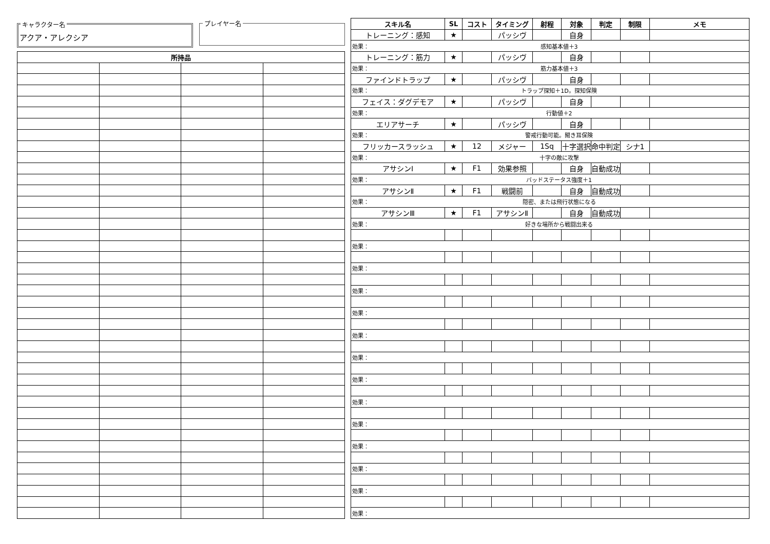キャラクター名
アクア・アレクシア
プレイヤー名
| 所持品 | | | |
| --- | --- | --- | --- |
| スキル名 | SL | コスト | タイミング | 射程 | 対象 | 判定 | 制限 | メモ |
| --- | --- | --- | --- | --- | --- | --- | --- | --- |
| トレーニング：感知 | ★ | | パッシヴ | | 自身 | | | |
| 効果： 感知基本値＋3 | | | | | | | | |
| トレーニング：筋力 | ★ | | パッシヴ | | 自身 | | | |
| 効果： 筋力基本値＋3 | | | | | | | | |
| ファインドトラップ | ★ | | パッシヴ | | 自身 | | | |
| 効果： トラップ探知＋1D。探知保険 | | | | | | | | |
| フェイス：ダグデモア | ★ | | パッシヴ | | 自身 | | | |
| 効果： 行動値＋2 | | | | | | | | |
| エリアサーチ | ★ | | パッシヴ | | 自身 | | | |
| 効果： 警戒行動可能。聞き耳保険 | | | | | | | | |
| フリッカースラッシュ | ★ | 12 | メジャー | 1Sq | 十字選択 | 命中判定 | シナ1 | |
| 効果： 十字の敵に攻撃 | | | | | | | | |
| アサシンⅠ | ★ | F1 | 効果参照 | | 自身 | 自動成功 | | |
| 効果： バッドステータス強度＋1 | | | | | | | | |
| アサシンⅡ | ★ | F1 | 戦闘前 | | 自身 | 自動成功 | | |
| 効果： 隠密、または飛行状態になる | | | | | | | | |
| アサシンⅢ | ★ | F1 | アサシンⅡ | | 自身 | 自動成功 | | |
| 効果： 好きな場所から戦闘出来る | | | | | | | | |
| 効果： | | | | | | | | |
| 効果： | | | | | | | | |
| 効果： | | | | | | | | |
| 効果： | | | | | | | | |
| 効果： | | | | | | | | |
| 効果： | | | | | | | | |
| 効果： | | | | | | | | |
| 効果： | | | | | | | | |
| 効果： | | | | | | | | |
| 効果： | | | | | | | | |
| 効果： | | | | | | | | |
| 効果： | | | | | | | | |
| 効果： | | | | | | | | |